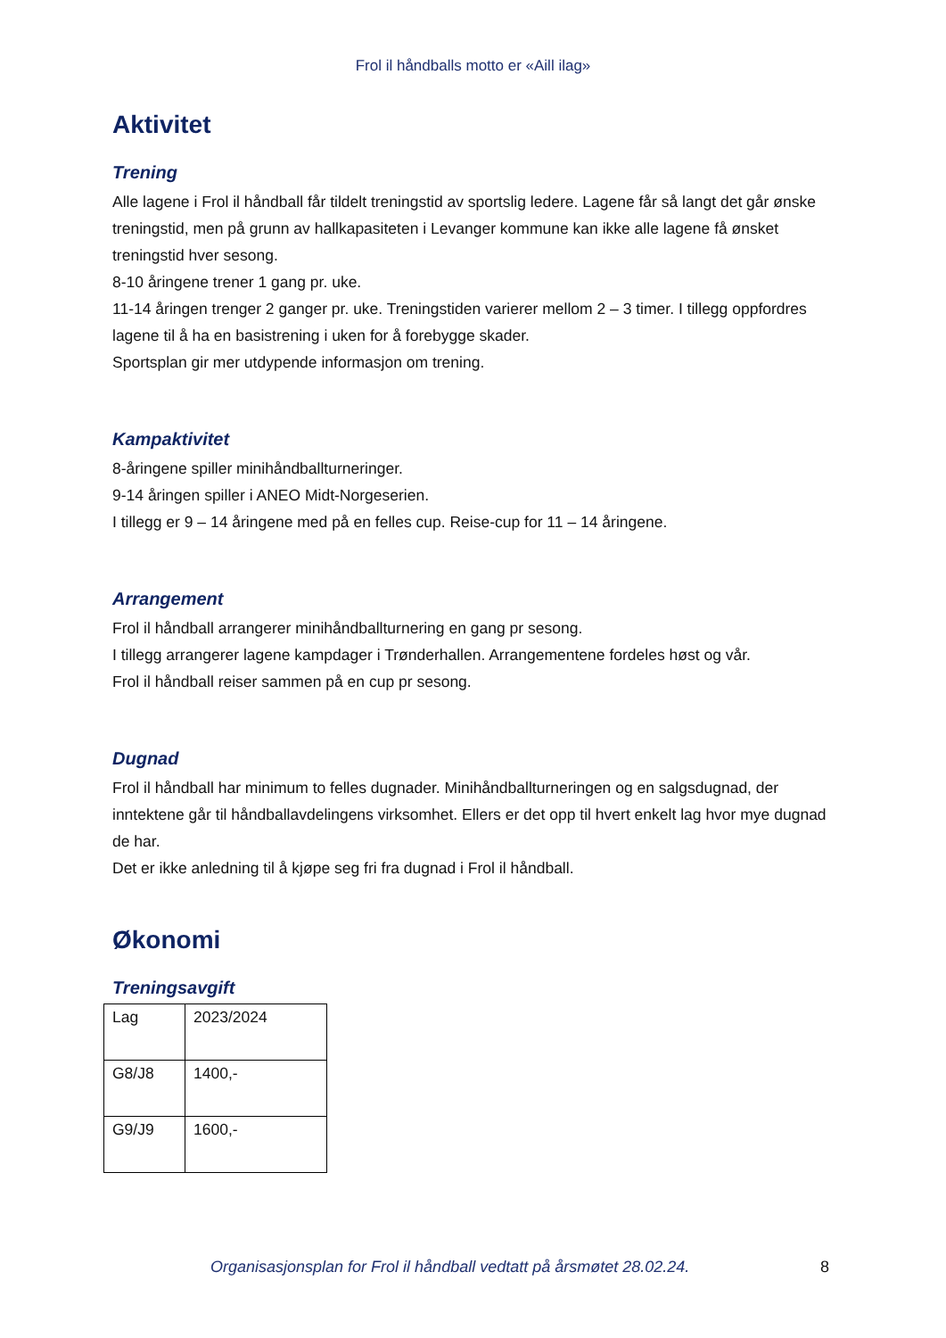Frol il håndballs motto er «Aill ilag»
Aktivitet
Trening
Alle lagene i Frol il håndball får tildelt treningstid av sportslig ledere. Lagene får så langt det går ønske treningstid, men på grunn av hallkapasiteten i Levanger kommune kan ikke alle lagene få ønsket treningstid hver sesong.
8-10 åringene trener 1 gang pr. uke.
11-14 åringen trenger 2 ganger pr. uke. Treningstiden varierer mellom 2 – 3 timer. I tillegg oppfordres lagene til å ha en basistrening i uken for å forebygge skader.
Sportsplan gir mer utdypende informasjon om trening.
Kampaktivitet
8-åringene spiller minihåndballturneringer.
9-14 åringen spiller i ANEO Midt-Norgeserien.
I tillegg er 9 – 14 åringene med på en felles cup. Reise-cup for 11 – 14 åringene.
Arrangement
Frol il håndball arrangerer minihåndballturnering en gang pr sesong.
I tillegg arrangerer lagene kampdager i Trønderhallen. Arrangementene fordeles høst og vår.
Frol il håndball reiser sammen på en cup pr sesong.
Dugnad
Frol il håndball har minimum to felles dugnader. Minihåndballturneringen og en salgsdugnad, der inntektene går til håndballavdelingens virksomhet. Ellers er det opp til hvert enkelt lag hvor mye dugnad de har.
Det er ikke anledning til å kjøpe seg fri fra dugnad i Frol il håndball.
Økonomi
Treningsavgift
| Lag | 2023/2024 |
| G8/J8 | 1400,- |
| G9/J9 | 1600,- |
Organisasjonsplan for Frol il håndball vedtatt på årsmøtet 28.02.24. 8